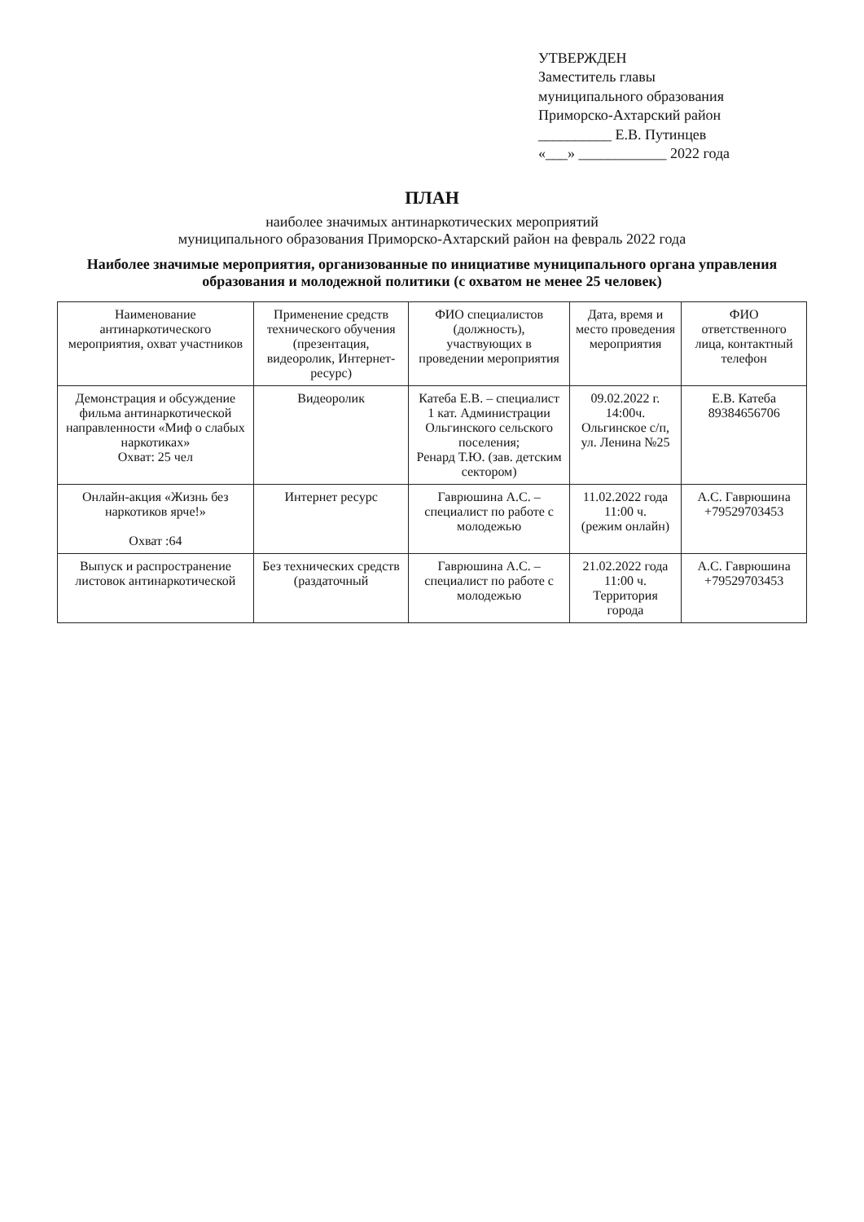УТВЕРЖДЕН
Заместитель главы
муниципального образования
Приморско-Ахтарский район
__________ Е.В. Путинцев
«___» ____________ 2022 года
ПЛАН
наиболее значимых антинаркотических мероприятий
муниципального образования Приморско-Ахтарский район на февраль 2022 года
Наиболее значимые мероприятия, организованные по инициативе муниципального органа управления образования и молодежной политики (с охватом не менее 25 человек)
| Наименование антинаркотического мероприятия, охват участников | Применение средств технического обучения (презентация, видеоролик, Интернет-ресурс) | ФИО специалистов (должность), участвующих в проведении мероприятия | Дата, время и место проведения мероприятия | ФИО ответственного лица, контактный телефон |
| --- | --- | --- | --- | --- |
| Демонстрация и обсуждение фильма антинаркотической направленности «Миф о слабых наркотиках» Охват: 25 чел | Видеоролик | Катеба Е.В. – специалист 1 кат. Администрации Ольгинского сельского поселения; Ренард Т.Ю. (зав. детским сектором) | 09.02.2022 г. 14:00ч. Ольгинское с/п, ул. Ленина №25 | Е.В. Катеба 89384656706 |
| Онлайн-акция «Жизнь без наркотиков ярче!» Охват :64 | Интернет ресурс | Гаврюшина А.С. – специалист по работе с молодежью | 11.02.2022 года 11:00 ч. (режим онлайн) | А.С. Гаврюшина +79529703453 |
| Выпуск и распространение листовок антинаркотической | Без технических средств (раздаточный | Гаврюшина А.С. – специалист по работе с молодежью | 21.02.2022 года 11:00 ч. Территория города | А.С. Гаврюшина +79529703453 |